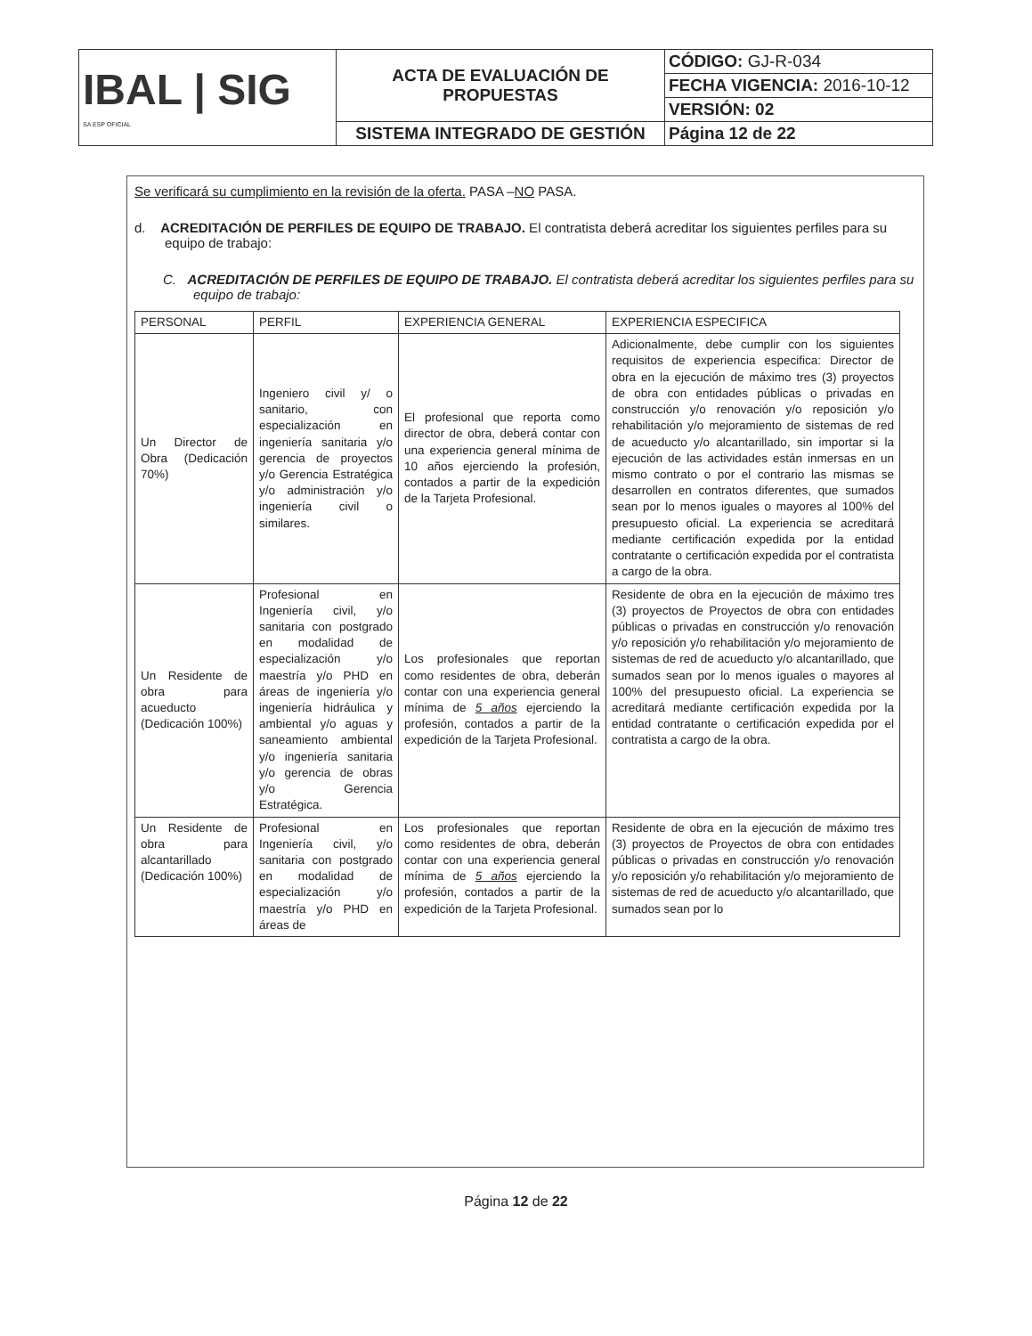| IBAL / SIG SA ESP OFICIAL | ACTA DE EVALUACIÓN DE PROPUESTAS | CÓDIGO: GJ-R-034 |
| | | FECHA VIGENCIA: 2016-10-12 |
| | | VERSIÓN: 02 |
| | SISTEMA INTEGRADO DE GESTIÓN | Página 12 de 22 |
Se verificará su cumplimiento en la revisión de la oferta. PASA –NO PASA.
d. ACREDITACIÓN DE PERFILES DE EQUIPO DE TRABAJO. El contratista deberá acreditar los siguientes perfiles para su equipo de trabajo:
C. ACREDITACIÓN DE PERFILES DE EQUIPO DE TRABAJO. El contratista deberá acreditar los siguientes perfiles para su equipo de trabajo:
| PERSONAL | PERFIL | EXPERIENCIA GENERAL | EXPERIENCIA ESPECIFICA |
| --- | --- | --- | --- |
| Un Director de Obra (Dedicación 70%) | Ingeniero civil y/ o sanitario, con especialización en ingeniería sanitaria y/o gerencia de proyectos y/o Gerencia Estratégica y/o administración y/o ingeniería civil o similares. | El profesional que reporta como director de obra, deberá contar con una experiencia general mínima de 10 años ejerciendo la profesión, contados a partir de la expedición de la Tarjeta Profesional. | Adicionalmente, debe cumplir con los siguientes requisitos de experiencia especifica: Director de obra en la ejecución de máximo tres (3) proyectos de obra con entidades públicas o privadas en construcción y/o renovación y/o reposición y/o rehabilitación y/o mejoramiento de sistemas de red de acueducto y/o alcantarillado, sin importar si la ejecución de las actividades están inmersas en un mismo contrato o por el contrario las mismas se desarrollen en contratos diferentes, que sumados sean por lo menos iguales o mayores al 100% del presupuesto oficial. La experiencia se acreditará mediante certificación expedida por la entidad contratante o certificación expedida por el contratista a cargo de la obra. |
| Un Residente de obra para acueducto (Dedicación 100%) | Profesional en Ingeniería civil, y/o sanitaria con postgrado en modalidad de especialización y/o maestría y/o PHD en áreas de ingeniería y/o ingeniería hidráulica y ambiental y/o aguas y saneamiento ambiental y/o ingeniería sanitaria y/o gerencia de obras y/o Gerencia Estratégica. | Los profesionales que reportan como residentes de obra, deberán contar con una experiencia general mínima de 5 años ejerciendo la profesión, contados a partir de la expedición de la Tarjeta Profesional. | Residente de obra en la ejecución de máximo tres (3) proyectos de Proyectos de obra con entidades públicas o privadas en construcción y/o renovación y/o reposición y/o rehabilitación y/o mejoramiento de sistemas de red de acueducto y/o alcantarillado, que sumados sean por lo menos iguales o mayores al 100% del presupuesto oficial. La experiencia se acreditará mediante certificación expedida por la entidad contratante o certificación expedida por el contratista a cargo de la obra. |
| Un Residente de obra para alcantarillado (Dedicación 100%) | Profesional en Ingeniería civil, y/o sanitaria con postgrado en modalidad de especialización y/o maestría y/o PHD en áreas de | Los profesionales que reportan como residentes de obra, deberán contar con una experiencia general mínima de 5 años ejerciendo la profesión, contados a partir de la expedición de la Tarjeta Profesional. | Residente de obra en la ejecución de máximo tres (3) proyectos de Proyectos de obra con entidades públicas o privadas en construcción y/o renovación y/o reposición y/o rehabilitación y/o mejoramiento de sistemas de red de acueducto y/o alcantarillado, que sumados sean por lo |
Página 12 de 22